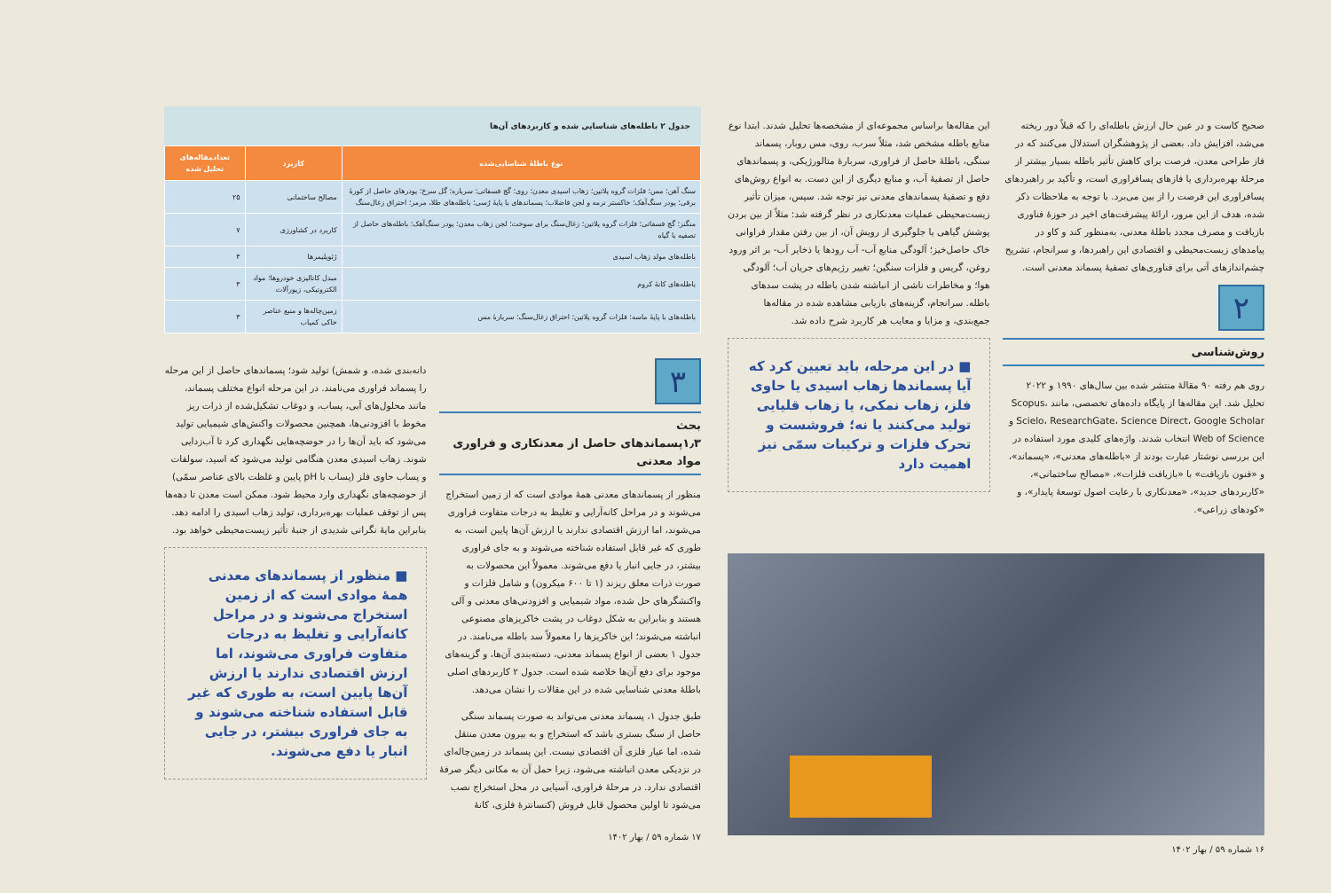صحیح کاست و در عین حال ارزش باطله‌ای را که قبلاً دور ریخته می‌شد، افزایش داد. بعضی از پژوهشگران استدلال می‌کنند که در فاز طراحی معدن، فرصت برای کاهش تأثیر باطله بسیار بیشتر از مرحلهٔ بهره‌برداری یا فازهای پسافراوری است، و تأکید بر راهبردهای پسافراوری این فرصت را از بین می‌برد. با توجه به ملاحظات ذکر شده، هدف از این مرور، ارائهٔ پیشرفت‌های اخیر در حوزهٔ فناوری بازیافت و مصرف مجدد باطلهٔ معدنی، به‌منظور کند و کاو در پیامدهای زیست‌محیطی و اقتصادی این راهبردها، و سرانجام، تشریح چشم‌اندازهای آتی برای فناوری‌های تصفیهٔ پسماند معدنی است.
۲
روش‌شناسی
روی هم رفته ۹۰ مقالهٔ منتشر شده بین سال‌های ۱۹۹۰ و ۲۰۲۲ تحلیل شد. این مقاله‌ها از پایگاه داده‌های تخصصی، مانند Scopus، Scielo، ResearchGate، Science Direct، Google Scholar و Web of Science انتخاب شدند. واژه‌های کلیدی مورد استفاده در این بررسی نوشتار عبارت بودند از «باطله‌های معدنی»، «پسماند»، و «فنون بازیافت» با «بازیافت فلزات»، «مصالح ساختمانی»، «کاربردهای جدید»، «معدنکاری با رعایت اصول توسعهٔ پایدار»، و «کودهای زراعی».
این مقاله‌ها براساس مجموعه‌ای از مشخصه‌ها تحلیل شدند. ابتدا نوع منابع باطله مشخص شد، مثلاً سرب، روی، مس روبار، پسماند سنگی، باطلهٔ حاصل از فراوری، سربارهٔ متالورژیکی، و پسماندهای حاصل از تصفیهٔ آب، و منابع دیگری از این دست. به انواع روش‌های دفع و تصفیهٔ پسماندهای معدنی نیز توجه شد. سپس، میزان تأثیر زیست‌محیطی عملیات معدنکاری در نظر گرفته شد: مثلاً از بین بردن پوشش گیاهی یا جلوگیری از رویش آن، از بین رفتن مقدار فراوانی خاک حاصل‌خیز؛ آلودگی منابع آب- آب رودها یا ذخایر آب- بر اثر ورود روغن، گریس و فلزات سنگین؛ تغییر رژیم‌های جریان آب؛ آلودگی هوا؛ و مخاطرات ناشی از انباشته شدن باطله در پشت سدهای باطله. سرانجام، گزینه‌های بازیابی مشاهده شده در مقاله‌ها جمع‌بندی، و مزایا و معایب هر کاربرد شرح داده شد.
■ در این مرحله، باید تعیین کرد که آیا پسماندها زهاب اسیدی یا حاوی فلز، زهاب نمکی، یا زهاب قلیایی تولید می‌کنند یا نه؛ فروشست و تحرک فلزات و ترکیبات سمّی نیز اهمیت دارد
۱۶ شماره ۵۹ / بهار ۱۴۰۲
جدول ۲ باطله‌های شناسایی شده و کاربردهای آن‌ها
| نوع باطلهٔ شناسایی‌شده | کاربرد | تعدادمقاله‌های تحلیل شده |
| --- | --- | --- |
| سنگ آهن؛ مس؛ فلزات گروه پلاتین؛ زهاب اسیدی معدن؛ روی؛ گچ فسفاتی؛ سرباره؛ گل سرخ؛ پودرهای حاصل از کورهٔ برقی؛ پودر سنگ‌آهک؛ خاکستر نرمه و لجن فاضلاب؛ پسماندهای با پایهٔ رُسی؛ باطله‌های طلا، مرمر؛ احتراق زغال‌سنگ | مصالح ساختمانی | ۲۵ |
| منگنز؛ گچ فسفاتی؛ فلزات گروه پلاتین؛ زغال‌سنگ برای سوخت؛ لجن زهاب معدن؛ پودر سنگ‌آهک؛ باطله‌های حاصل از تصفیه با گیاه | کاربرد در کشاورزی | ۷ |
| باطله‌های مولد زهاب اسیدی | ژئوپلیمرها | ۳ |
| باطله‌های کانهٔ کروم | مبدل کاتالیزی خودروها؛ مواد الکترونیکی، زیورآلات | ۳ |
| باطله‌های با پایهٔ ماسه؛ فلزات گروه پلاتین؛ احتراق زغال‌سنگ؛ سربارهٔ مس | زمین‌چاله‌ها و منبع عناصر خاکی کمیاب | ۳ |
۳
بحث
۱٫۳پسماندهای حاصل از معدنکاری و فراوری مواد معدنی
منظور از پسماندهای معدنی همهٔ موادی است که از زمین استخراج می‌شوند و در مراحل کانه‌آرایی و تغلیظ به درجات متفاوت فراوری می‌شوند، اما ارزش اقتصادی ندارند یا ارزش آن‌ها پایین است، به طوری که غیر قابل استفاده شناخته می‌شوند و به جای فراوری بیشتر، در جایی انبار یا دفع می‌شوند. معمولاً این محصولات به صورت ذرات معلق ریزند (۱ تا ۶۰۰ میکرون) و شامل فلزات و واکنشگرهای حل شده، مواد شیمیایی و افزودنی‌های معدنی و آلی هستند و بنابراین به شکل دوغاب در پشت خاکریزهای مصنوعی انباشته می‌شوند؛ این خاکریزها را معمولاً سد باطله می‌نامند. در جدول ۱ بعضی از انواع پسماند معدنی، دسته‌بندی آن‌ها، و گزینه‌های موجود برای دفع آن‌ها خلاصه شده است. جدول ۲ کاربردهای اصلی باطلهٔ معدنی شناسایی شده در این مقالات را نشان می‌دهد.
طبق جدول ۱، پسماند معدنی می‌تواند به صورت پسماند سنگی حاصل از سنگ بستری باشد که استخراج و به بیرون معدن منتقل شده، اما عیار فلزی آن اقتصادی نیست. این پسماند در زمین‌چاله‌ای در نزدیکی معدن انباشته می‌شود، زیرا حمل آن به مکانی دیگر صرفهٔ اقتصادی ندارد. در مرحلهٔ فراوری، آسیایی در محل استخراج نصب می‌شود تا اولین محصول قابل فروش (کنسانترهٔ فلزی، کانهٔ
دانه‌بندی شده، و شمش) تولید شود؛ پسماندهای حاصل از این مرحله را پسماند فراوری می‌نامند. در این مرحله انواع مختلف پسماند، مانند محلول‌های آبی، پساب، و دوغاب تشکیل‌شده از ذرات ریز مخوط با افزودنی‌ها، همچنین محصولات واکنش‌های شیمیایی تولید می‌شود که باید آن‌ها را در حوضچه‌هایی نگهداری کرد تا آب‌زدایی شوند. زهاب اسیدی معدن هنگامی تولید می‌شود که اسید، سولفات و پساب حاوی فلز (پساب با pH پایین و غلظت بالای عناصر سمّی) از حوضچه‌های نگهداری وارد محیط شود. ممکن است معدن تا دهه‌ها پس از توقف عملیات بهره‌برداری، تولید زهاب اسیدی را ادامه دهد. بنابراین مایهٔ نگرانی شدیدی از جنبهٔ تأثیر زیست‌محیطی خواهد بود.
■ منظور از پسماندهای معدنی همهٔ موادی است که از زمین استخراج می‌شوند و در مراحل کانه‌آرایی و تغلیظ به درجات متفاوت فراوری می‌شوند، اما ارزش اقتصادی ندارند یا ارزش آن‌ها پایین است، به طوری که غیر قابل استفاده شناخته می‌شوند و به جای فراوری بیشتر، در جایی انبار یا دفع می‌شوند.
۱۷ شماره ۵۹ / بهار ۱۴۰۲